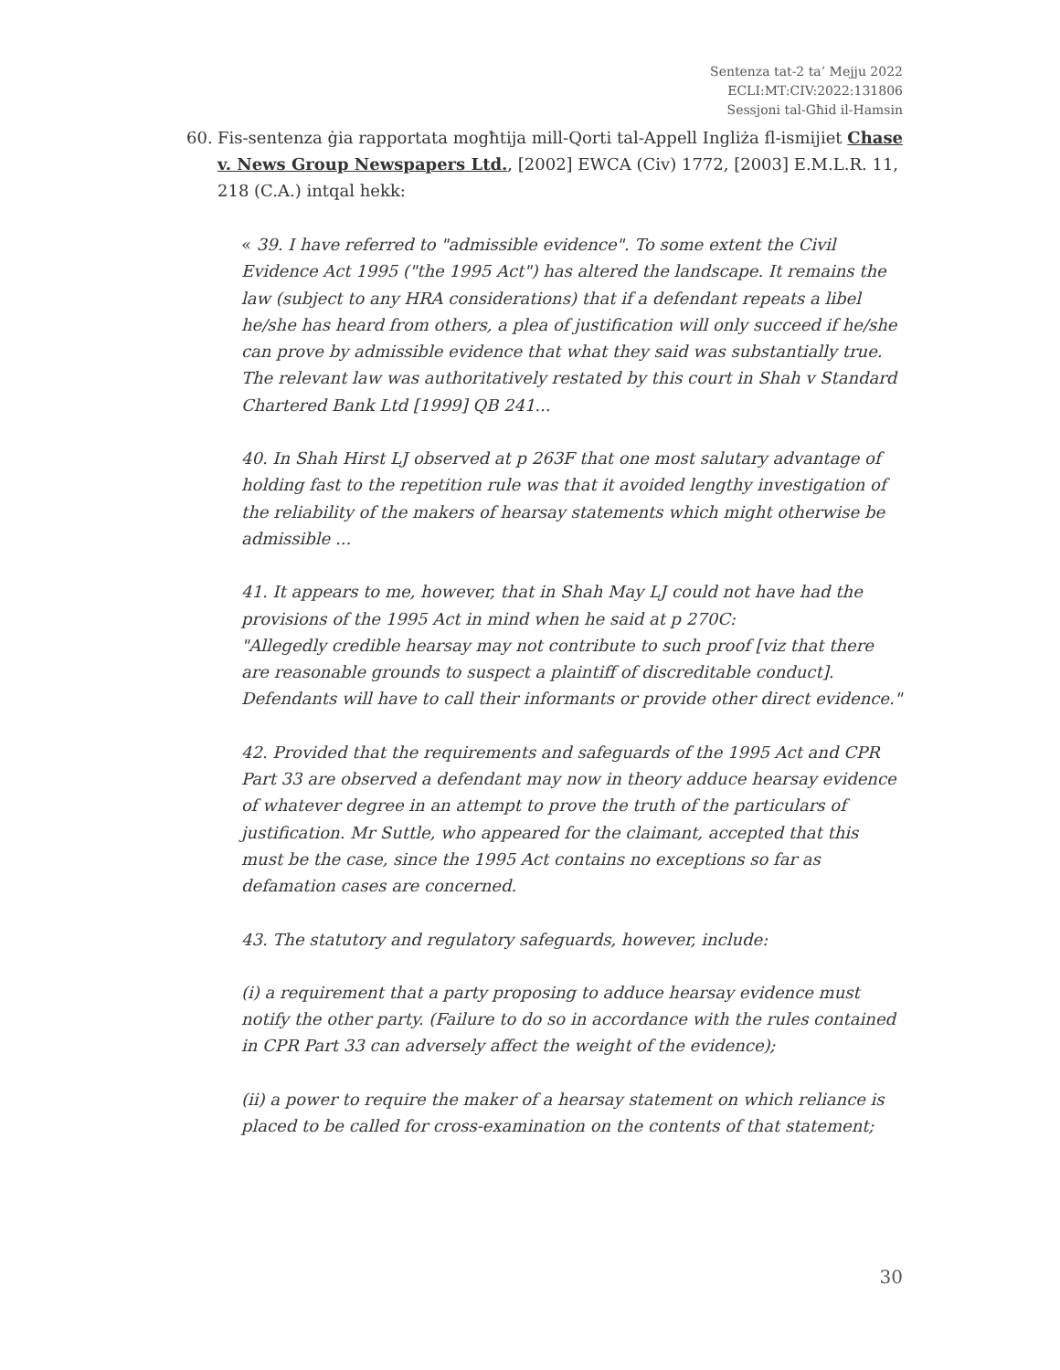Sentenza tat-2 ta’ Mejju 2022
ECLI:MT:CIV:2022:131806
Sessjoni tal-Għid il-Hamsin
60. Fis-sentenza ġia rapportata mogħtija mill-Qorti tal-Appell Ingliża fl-ismijiet Chase v. News Group Newspapers Ltd., [2002] EWCA (Civ) 1772, [2003] E.M.L.R. 11, 218 (C.A.) intqal hekk:
« 39. I have referred to "admissible evidence". To some extent the Civil Evidence Act 1995 ("the 1995 Act") has altered the landscape. It remains the law (subject to any HRA considerations) that if a defendant repeats a libel he/she has heard from others, a plea of justification will only succeed if he/she can prove by admissible evidence that what they said was substantially true. The relevant law was authoritatively restated by this court in Shah v Standard Chartered Bank Ltd [1999] QB 241...
40. In Shah Hirst LJ observed at p 263F that one most salutary advantage of holding fast to the repetition rule was that it avoided lengthy investigation of the reliability of the makers of hearsay statements which might otherwise be admissible ...
41. It appears to me, however, that in Shah May LJ could not have had the provisions of the 1995 Act in mind when he said at p 270C:
"Allegedly credible hearsay may not contribute to such proof [viz that there are reasonable grounds to suspect a plaintiff of discreditable conduct]. Defendants will have to call their informants or provide other direct evidence."
42. Provided that the requirements and safeguards of the 1995 Act and CPR Part 33 are observed a defendant may now in theory adduce hearsay evidence of whatever degree in an attempt to prove the truth of the particulars of justification. Mr Suttle, who appeared for the claimant, accepted that this must be the case, since the 1995 Act contains no exceptions so far as defamation cases are concerned.
43. The statutory and regulatory safeguards, however, include:
(i) a requirement that a party proposing to adduce hearsay evidence must notify the other party. (Failure to do so in accordance with the rules contained in CPR Part 33 can adversely affect the weight of the evidence);
(ii) a power to require the maker of a hearsay statement on which reliance is placed to be called for cross-examination on the contents of that statement;
30